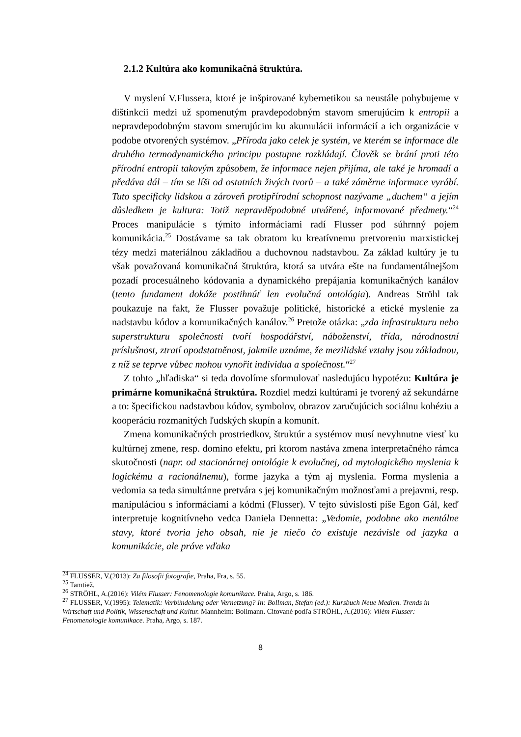2.1.2 Kultúra ako komunikačná štruktúra.
V myslení V.Flussera, ktoré je inšpirované kybernetikou sa neustále pohybujeme v dištinkcii medzi už spomenutým pravdepodobným stavom smerujúcim k entropii a nepravdepodobným stavom smerujúcim ku akumulácii informácií a ich organizácie v podobe otvorených systémov. „Příroda jako celek je systém, ve kterém se informace dle druhého termodynamického principu postupne rozkládají. Člověk se brání proti této přírodní entropii takovým způsobem, že informace nejen přijíma, ale také je hromadí a předáva dál – tím se líši od ostatních živých tvorů – a také záměrne informace vyrábí. Tuto specificky lidskou a zároveň protipřírodní schopnost nazývame „duchem“ a jejím důsledkem je kultura: Totiž nepravděpodobné utvářené, informované předmety.“<sup>24</sup> Proces manipulácie s týmito informáciami radí Flusser pod súhrnný pojem komunikácia.<sup>25</sup> Dostávame sa tak obratom ku kreatívnemu pretvoreniu marxistickej tézy medzi materiálnou základňou a duchovnou nadstavbou. Za základ kultúry je tu však považovaná komunikačná štruktúra, ktorá sa utvára ešte na fundamentálnejšom pozadí procesuálneho kódovania a dynamického prepájania komunikačných kanálov (tento fundament dokáže postihnúť len evolučná ontológia). Andreas Ströhl tak poukazuje na fakt, že Flusser považuje politické, historické a etické myslenie za nadstavbu kódov a komunikačných kanálov.<sup>26</sup> Pretože otázka: „zda infrastrukturu nebo superstrukturu společnosti tvoří hospodářství, náboženství, třída, národnostní príslušnost, ztratí opodstatněnost, jakmile uznáme, že mezilidské vztahy jsou základnou, z níž se teprve vůbec mohou vynořit individua a společnost.“<sup>27</sup>
Z tohto „hľadiska“ si teda dovolíme sformulovať nasledujúcu hypotézu: Kultúra je primárne komunikačná štruktúra. Rozdiel medzi kultúrami je tvorený až sekundárne a to: špecifickou nadstavbou kódov, symbolov, obrazov zaručujúcich sociálnu kohéziu a kooperáciu rozmanitých ľudských skupín a komunít.
Zmena komunikačných prostriedkov, štruktúr a systémov musí nevyhnutne viesť ku kultúrnej zmene, resp. domino efektu, pri ktorom nastáva zmena interpretačného rámca skutočnosti (napr. od stacionárnej ontológie k evolučnej, od mytologického myslenia k logickému a racionálnemu), forme jazyka a tým aj myslenia. Forma myslenia a vedomia sa teda simultánne pretvára s jej komunikačným možnosťami a prejavmi, resp. manipuláciou s informáciami a kódmi (Flusser). V tejto súvislosti píše Egon Gál, keď interpretuje kognitívneho vedca Daniela Dennetta: „Vedomie, podobne ako mentálne stavy, ktoré tvoria jeho obsah, nie je niečo čo existuje nezávisle od jazyka a komunikácie, ale práve vďaka
<sup>24</sup> FLUSSER, V.(2013): Za filosofii fotografie, Praha, Fra, s. 55.
<sup>25</sup> Tamtiež.
<sup>26</sup> STRÖHL, A.(2016): Vilém Flusser: Fenomenologie komunikace. Praha, Argo, s. 186.
<sup>27</sup> FLUSSER, V.(1995): Telematik: Verbündelung oder Vernetzung? In: Bollman, Stefan (ed.): Kursbuch Neue Medien. Trends in Wirtschaft und Politik, Wissenschaft und Kultur. Mannheim: Bollmann. Citované podľa STRÖHL, A.(2016): Vilém Flusser: Fenomenologie komunikace. Praha, Argo, s. 187.
8